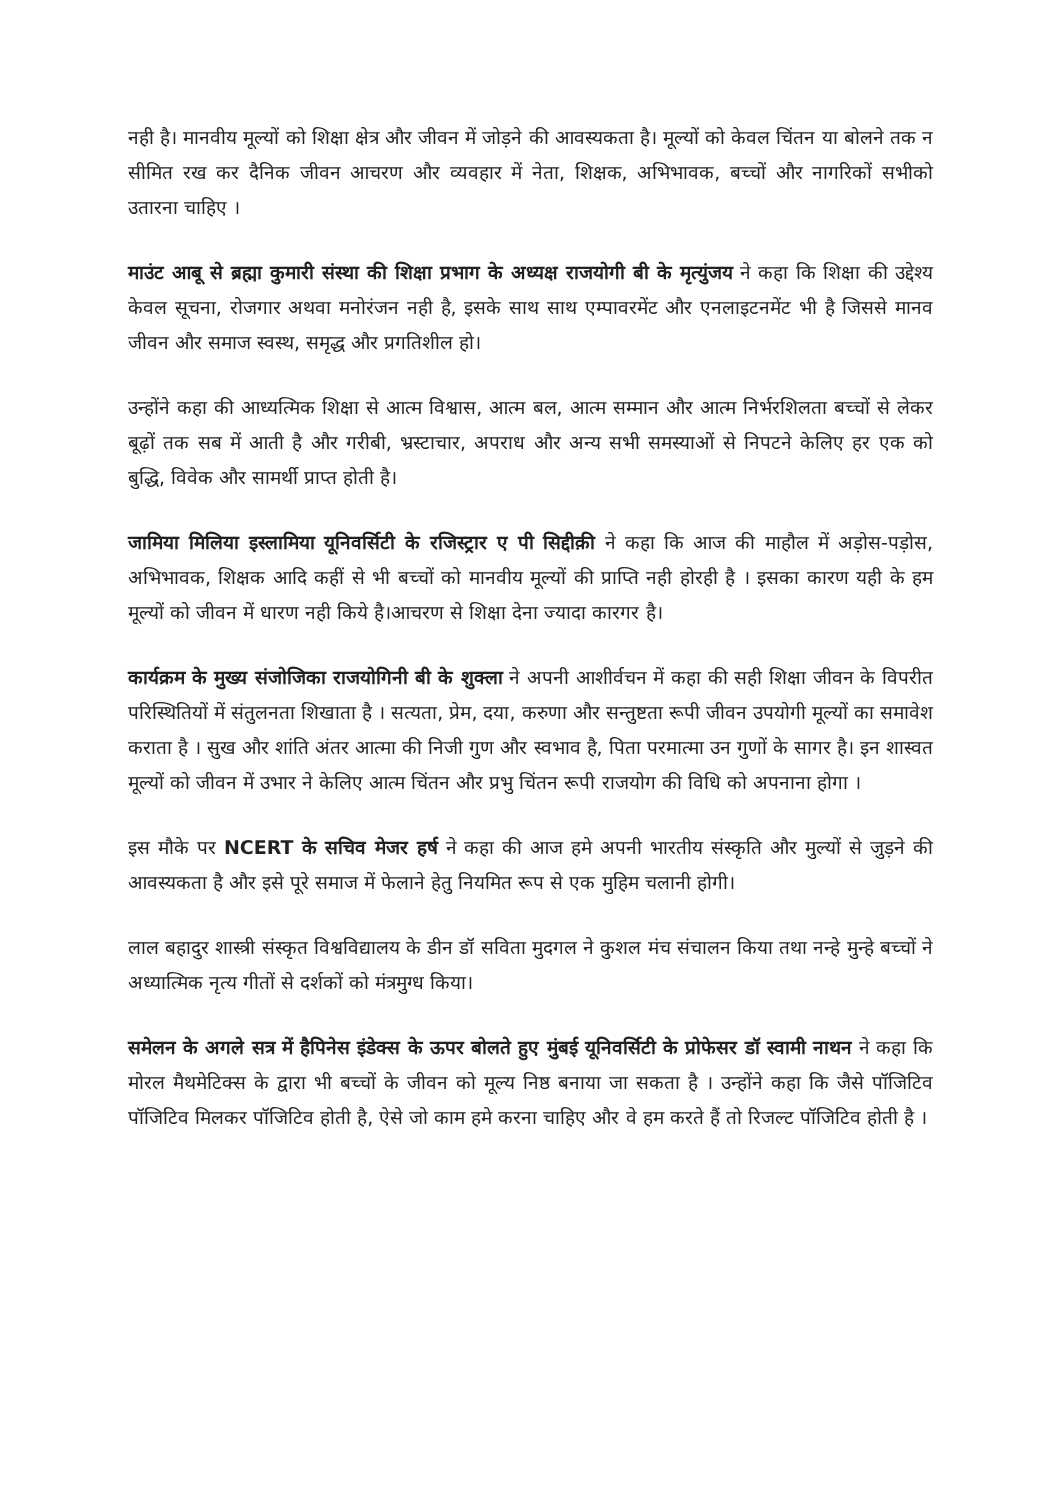नही है। मानवीय मूल्यों को शिक्षा क्षेत्र और जीवन में जोड़ने की आवस्यकता है। मूल्यों को केवल चिंतन या बोलने तक न सीमित रख कर दैनिक जीवन आचरण और व्यवहार में नेता, शिक्षक, अभिभावक, बच्चों और नागरिकों सभीको उतारना चाहिए ।
माउंट आबू से ब्रह्मा कुमारी संस्था की शिक्षा प्रभाग के अध्यक्ष राजयोगी बी के मृत्युंजय ने कहा कि शिक्षा की उद्देश्य केवल सूचना, रोजगार अथवा मनोरंजन नही है, इसके साथ साथ एम्पावरमेंट और एनलाइटनमेंट भी है जिससे मानव जीवन और समाज स्वस्थ, समृद्ध और प्रगतिशील हो।
उन्होंने कहा की आध्यत्मिक शिक्षा से आत्म विश्वास, आत्म बल, आत्म सम्मान और आत्म निर्भरशिलता बच्चों से लेकर बूढ़ों तक सब में आती है और गरीबी, भ्रस्टाचार, अपराध और अन्य सभी समस्याओं से निपटने केलिए हर एक को बुद्धि, विवेक और सामर्थी प्राप्त होती है।
जामिया मिलिया इस्लामिया यूनिवर्सिटी के रजिस्ट्रार ए पी सिद्दीक़ी ने कहा कि आज की माहौल में अड़ोस-पड़ोस, अभिभावक, शिक्षक आदि कहीं से भी बच्चों को मानवीय मूल्यों की प्राप्ति नही होरही है । इसका कारण यही के हम मूल्यों को जीवन में धारण नही किये है।आचरण से शिक्षा देना ज्यादा कारगर है।
कार्यक्रम के मुख्य संजोजिका राजयोगिनी बी के शुक्ला ने अपनी आशीर्वचन में कहा की सही शिक्षा जीवन के विपरीत परिस्थितियों में संतुलनता शिखाता है । सत्यता, प्रेम, दया, करुणा और सन्तुष्टता रूपी जीवन उपयोगी मूल्यों का समावेश कराता है । सुख और शांति अंतर आत्मा की निजी गुण और स्वभाव है, पिता परमात्मा उन गुणों के सागर है। इन शास्वत मूल्यों को जीवन में उभार ने केलिए आत्म चिंतन और प्रभु चिंतन रूपी राजयोग की विधि को अपनाना होगा ।
इस मौके पर NCERT के सचिव मेजर हर्ष ने कहा की आज हमे अपनी भारतीय संस्कृति और मुल्यों से जुड़ने की आवस्यकता है और इसे पूरे समाज में फेलाने हेतु नियमित रूप से एक मुहिम चलानी होगी।
लाल बहादुर शास्त्री संस्कृत विश्वविद्यालय के डीन डॉ सविता मुदगल ने कुशल मंच संचालन किया तथा नन्हे मुन्हे बच्चों ने अध्यात्मिक नृत्य गीतों से दर्शकों को मंत्रमुग्ध किया।
समेलन के अगले सत्र में हैपिनेस इंडेक्स के ऊपर बोलते हुए मुंबई यूनिवर्सिटी के प्रोफेसर डॉ स्वामी नाथन ने कहा कि मोरल मैथमेटिक्स के द्वारा भी बच्चों के जीवन को मूल्य निष्ठ बनाया जा सकता है । उन्होंने कहा कि जैसे पॉजिटिव पॉजिटिव मिलकर पॉजिटिव होती है, ऐसे जो काम हमे करना चाहिए और वे हम करते हैं तो रिजल्ट पॉजिटिव होती है ।